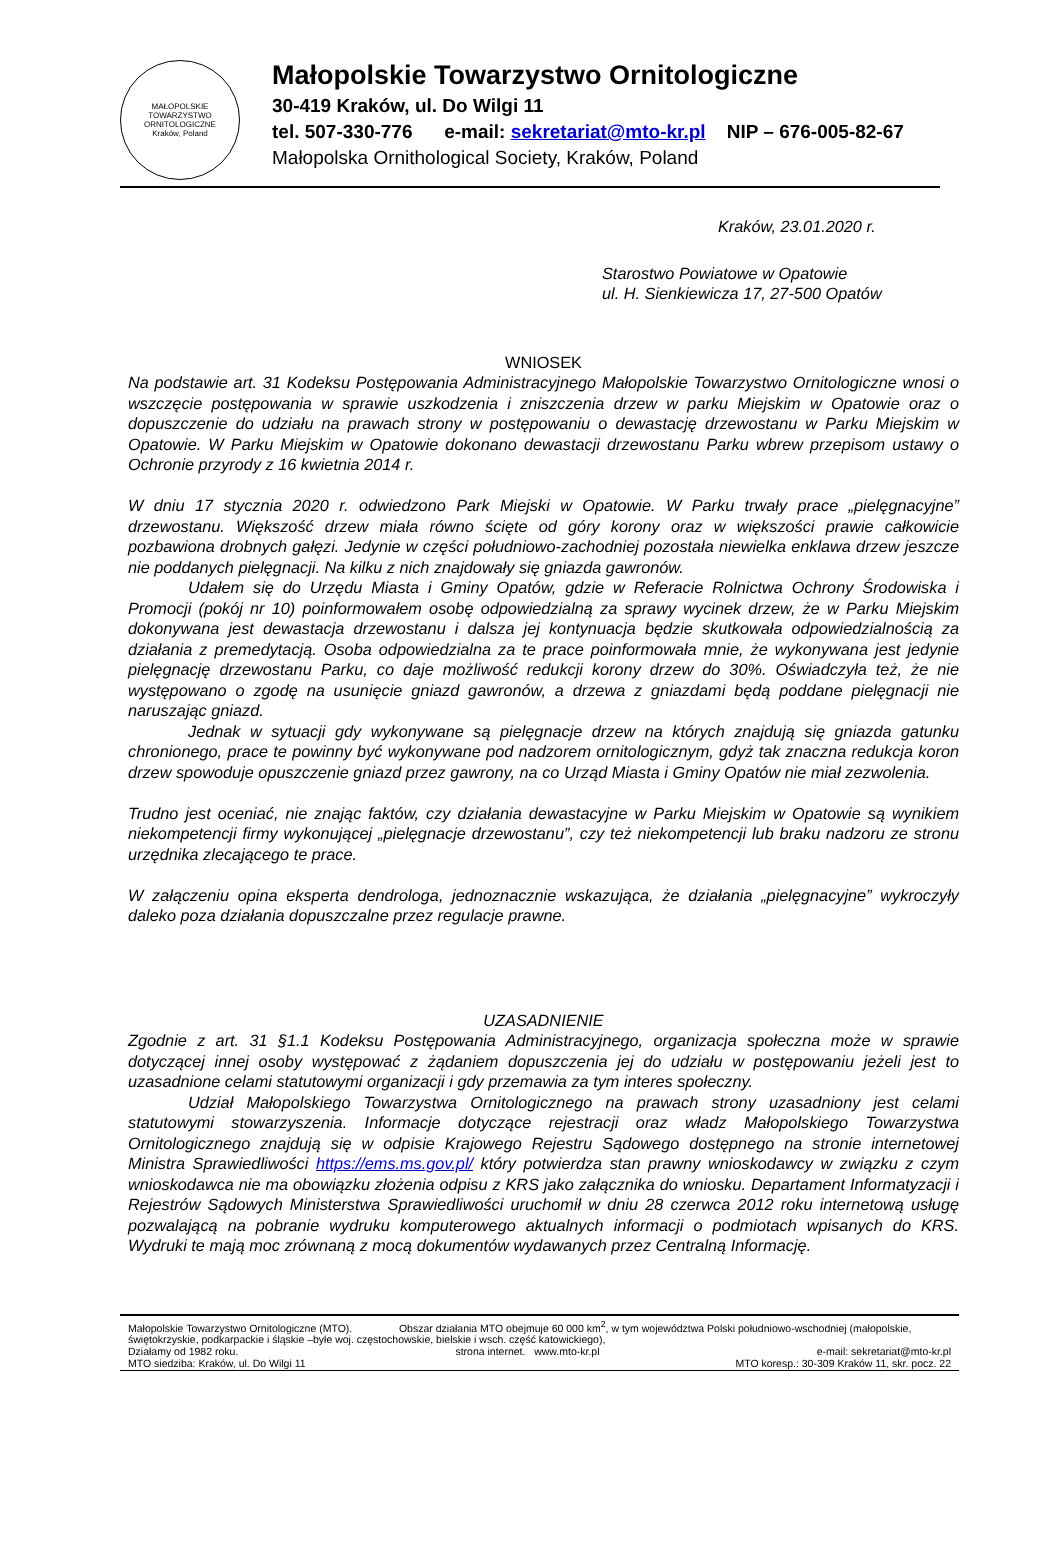MAŁOPOLSKIE TOWARZYSTWO ORNITOLOGICZNE
Kraków, Poland
Małopolskie Towarzystwo Ornitologiczne
30-419 Kraków, ul. Do Wilgi 11
tel. 507-330-776 e-mail: sekretariat@mto-kr.pl NIP – 676-005-82-67
Małopolska Ornithological Society, Kraków, Poland
Kraków, 23.01.2020 r.
Starostwo Powiatowe w Opatowie
ul. H. Sienkiewicza 17, 27-500 Opatów
WNIOSEK
Na podstawie art. 31 Kodeksu Postępowania Administracyjnego Małopolskie Towarzystwo Ornitologiczne wnosi o wszczęcie postępowania w sprawie uszkodzenia i zniszczenia drzew w parku Miejskim w Opatowie oraz o dopuszczenie do udziału na prawach strony w postępowaniu o dewastację drzewostanu w Parku Miejskim w Opatowie. W Parku Miejskim w Opatowie dokonano dewastacji drzewostanu Parku wbrew przepisom ustawy o Ochronie przyrody z 16 kwietnia 2014 r.
W dniu 17 stycznia 2020 r. odwiedzono Park Miejski w Opatowie. W Parku trwały prace „pielęgnacyjne” drzewostanu. Większość drzew miała równo ścięte od góry korony oraz w większości prawie całkowicie pozbawiona drobnych gałęzi. Jedynie w części południowo-zachodniej pozostała niewielka enklawa drzew jeszcze nie poddanych pielęgnacji. Na kilku z nich znajdowały się gniazda gawronów.
Udałem się do Urzędu Miasta i Gminy Opatów, gdzie w Referacie Rolnictwa Ochrony Środowiska i Promocji (pokój nr 10) poinformowałem osobę odpowiedzialną za sprawy wycinek drzew, że w Parku Miejskim dokonywana jest dewastacja drzewostanu i dalsza jej kontynuacja będzie skutkowała odpowiedzialnością za działania z premedytacją. Osoba odpowiedzialna za te prace poinformowała mnie, że wykonywana jest jedynie pielęgnację drzewostanu Parku, co daje możliwość redukcji korony drzew do 30%. Oświadczyła też, że nie występowano o zgodę na usunięcie gniazd gawronów, a drzewa z gniazdami będą poddane pielęgnacji nie naruszając gniazd.
Jednak w sytuacji gdy wykonywane są pielęgnacje drzew na których znajdują się gniazda gatunku chronionego, prace te powinny być wykonywane pod nadzorem ornitologicznym, gdyż tak znaczna redukcja koron drzew spowoduje opuszczenie gniazd przez gawrony, na co Urząd Miasta i Gminy Opatów nie miał zezwolenia.
Trudno jest oceniać, nie znając faktów, czy działania dewastacyjne w Parku Miejskim w Opatowie są wynikiem niekompetencji firmy wykonującej „pielęgnacje drzewostanu”, czy też niekompetencji lub braku nadzoru ze stronu urzędnika zlecającego te prace.
W załączeniu opina eksperta dendrologa, jednoznacznie wskazująca, że działania „pielęgnacyjne” wykroczyły daleko poza działania dopuszczalne przez regulacje prawne.
UZASADNIENIE
Zgodnie z art. 31 §1.1 Kodeksu Postępowania Administracyjnego, organizacja społeczna może w sprawie dotyczącej innej osoby występować z żądaniem dopuszczenia jej do udziału w postępowaniu jeżeli jest to uzasadnione celami statutowymi organizacji i gdy przemawia za tym interes społeczny.
Udział Małopolskiego Towarzystwa Ornitologicznego na prawach strony uzasadniony jest celami statutowymi stowarzyszenia. Informacje dotyczące rejestracji oraz władz Małopolskiego Towarzystwa Ornitologicznego znajdują się w odpisie Krajowego Rejestru Sądowego dostępnego na stronie internetowej Ministra Sprawiedliwości https://ems.ms.gov.pl/ który potwierdza stan prawny wnioskodawcy w związku z czym wnioskodawca nie ma obowiązku złożenia odpisu z KRS jako załącznika do wniosku. Departament Informatyzacji i Rejestrów Sądowych Ministerstwa Sprawiedliwości uruchomił w dniu 28 czerwca 2012 roku internetową usługę pozwalającą na pobranie wydruku komputerowego aktualnych informacji o podmiotach wpisanych do KRS. Wydruki te mają moc zrównaną z mocą dokumentów wydawanych przez Centralną Informację.
Małopolskie Towarzystwo Ornitologiczne (MTO). Obszar działania MTO obejmuje 60 000 km<sup>2</sup>, w tym województwa Polski południowo-wschodniej (małopolskie, świętokrzyskie, podkarpackie i śląskie –byłe woj. częstochowskie, bielskie i wsch. część katowickiego),
Działamy od 1982 roku. strona internet. www.mto-kr.pl e-mail: sekretariat@mto-kr.pl
MTO siedziba: Kraków, ul. Do Wilgi 11 MTO koresp.: 30-309 Kraków 11, skr. pocz. 22